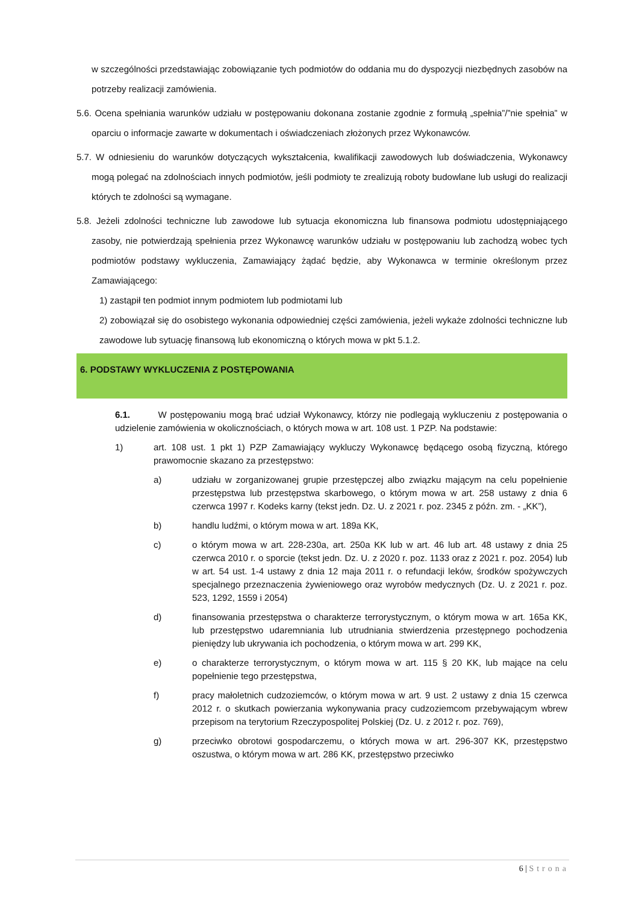w szczególności przedstawiając zobowiązanie tych podmiotów do oddania mu do dyspozycji niezbędnych zasobów na potrzeby realizacji zamówienia.
5.6. Ocena spełniania warunków udziału w postępowaniu dokonana zostanie zgodnie z formułą „spełnia”/”nie spełnia” w oparciu o informacje zawarte w dokumentach i oświadczeniach złożonych przez Wykonawców.
5.7. W odniesieniu do warunków dotyczących wykształcenia, kwalifikacji zawodowych lub doświadczenia, Wykonawcy mogą polegać na zdolnościach innych podmiotów, jeśli podmioty te zrealizują roboty budowlane lub usługi do realizacji których te zdolności są wymagane.
5.8. Jeżeli zdolności techniczne lub zawodowe lub sytuacja ekonomiczna lub finansowa podmiotu udostępniającego zasoby, nie potwierdzają spełnienia przez Wykonawcę warunków udziału w postępowaniu lub zachodzą wobec tych podmiotów podstawy wykluczenia, Zamawiający żądać będzie, aby Wykonawca w terminie określonym przez Zamawiającego:
1) zastąpił ten podmiot innym podmiotem lub podmiotami lub
2) zobowiązał się do osobistego wykonania odpowiedniej części zamówienia, jeżeli wykaże zdolności techniczne lub zawodowe lub sytuację finansową lub ekonomiczną o których mowa w pkt 5.1.2.
6. PODSTAWY WYKLUCZENIA Z POSTĘPOWANIA
6.1. W postępowaniu mogą brać udział Wykonawcy, którzy nie podlegają wykluczeniu z postępowania o udzielenie zamówienia w okolicznościach, o których mowa w art. 108 ust. 1 PZP. Na podstawie:
1) art. 108 ust. 1 pkt 1) PZP Zamawiający wykluczy Wykonawcę będącego osobą fizyczną, którego prawomocnie skazano za przestępstwo:
a) udziału w zorganizowanej grupie przestępczej albo związku mającym na celu popełnienie przestępstwa lub przestępstwa skarbowego, o którym mowa w art. 258 ustawy z dnia 6 czerwca 1997 r. Kodeks karny (tekst jedn. Dz. U. z 2021 r. poz. 2345 z późn. zm. - „KK”),
b) handlu ludźmi, o którym mowa w art. 189a KK,
c) o którym mowa w art. 228-230a, art. 250a KK lub w art. 46 lub art. 48 ustawy z dnia 25 czerwca 2010 r. o sporcie (tekst jedn. Dz. U. z 2020 r. poz. 1133 oraz z 2021 r. poz. 2054) lub w art. 54 ust. 1-4 ustawy z dnia 12 maja 2011 r. o refundacji leków, środków spożywczych specjalnego przeznaczenia żywieniowego oraz wyrobów medycznych (Dz. U. z 2021 r. poz. 523, 1292, 1559 i 2054)
d) finansowania przestępstwa o charakterze terrorystycznym, o którym mowa w art. 165a KK, lub przestępstwo udaremniania lub utrudniania stwierdzenia przestępnego pochodzenia pieniędzy lub ukrywania ich pochodzenia, o którym mowa w art. 299 KK,
e) o charakterze terrorystycznym, o którym mowa w art. 115 § 20 KK, lub mające na celu popełnienie tego przestępstwa,
f) pracy małoletnich cudzoziemców, o którym mowa w art. 9 ust. 2 ustawy z dnia 15 czerwca 2012 r. o skutkach powierzania wykonywania pracy cudzoziemcom przebywającym wbrew przepisom na terytorium Rzeczypospolitej Polskiej (Dz. U. z 2012 r. poz. 769),
g) przeciwko obrotowi gospodarczemu, o których mowa w art. 296-307 KK, przestępstwo oszustwa, o którym mowa w art. 286 KK, przestępstwo przeciwko
6 | Strona